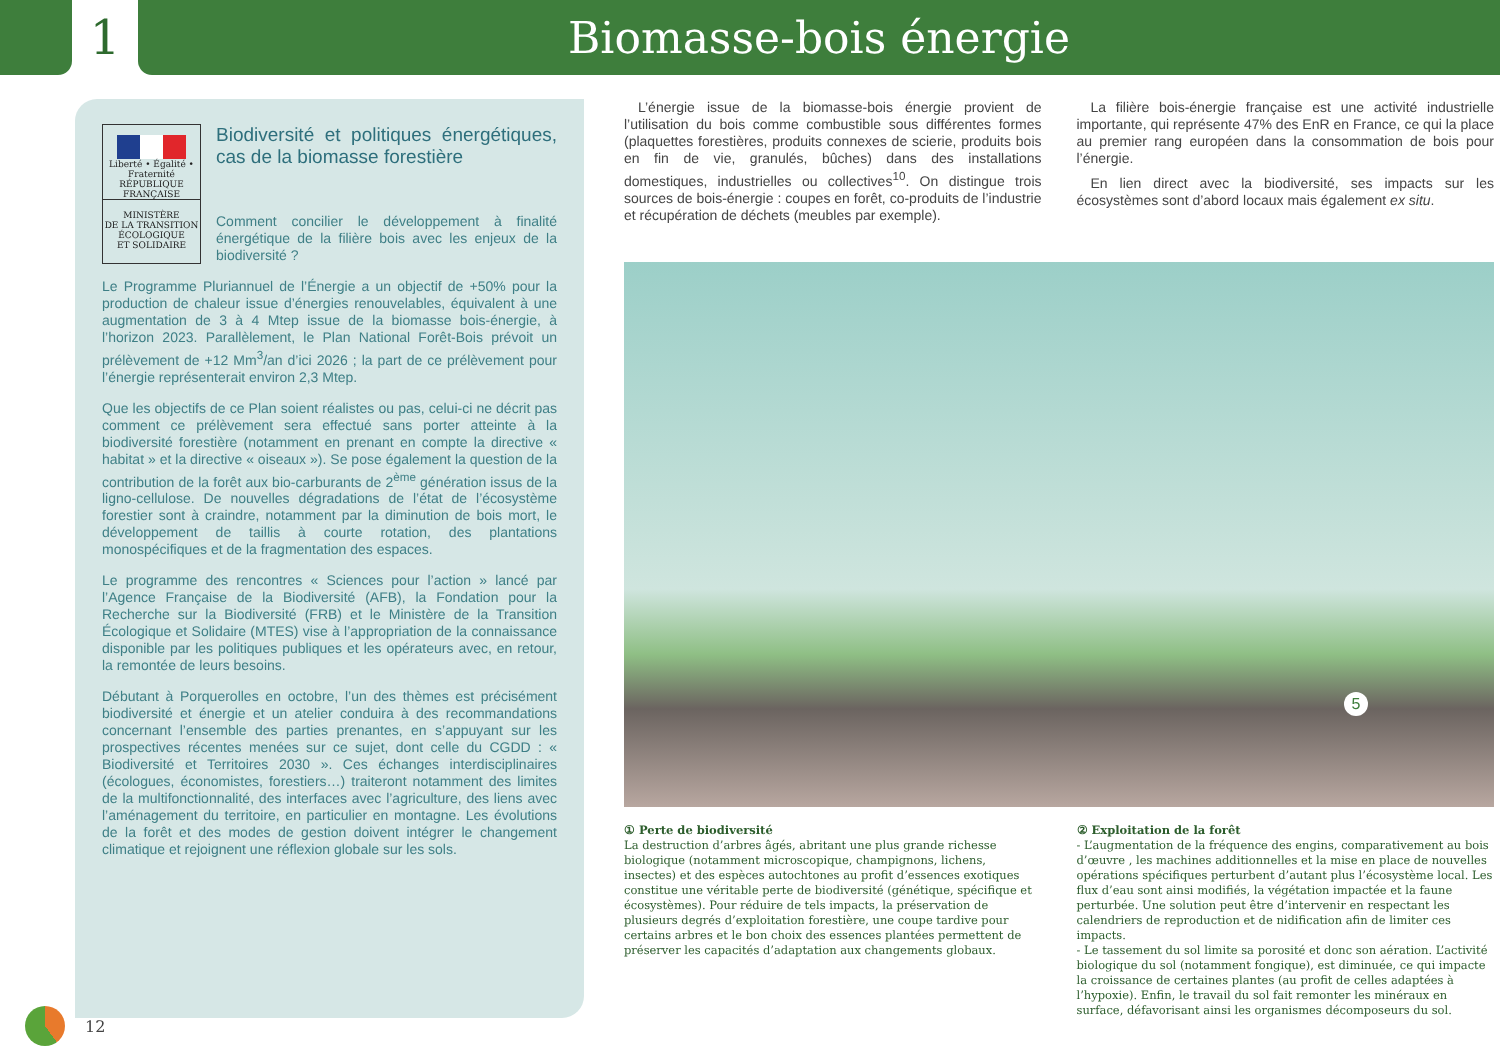1 Biomasse-bois énergie
Liberté • Égalité • Fraternité
RÉPUBLIQUE FRANÇAISE
MINISTÈRE
DE LA TRANSITION
ÉCOLOGIQUE
ET SOLIDAIRE
Biodiversité et politiques énergétiques, cas de la biomasse forestière
Comment concilier le développement à finalité énergétique de la filière bois avec les enjeux de la biodiversité ?
Le Programme Pluriannuel de l’Énergie a un objectif de +50% pour la production de chaleur issue d’énergies renouvelables, équivalent à une augmentation de 3 à 4 Mtep issue de la biomasse bois-énergie, à l’horizon 2023. Parallèlement, le Plan National Forêt-Bois prévoit un prélèvement de +12 Mm<sup>3</sup>/an d’ici 2026 ; la part de ce prélèvement pour l’énergie représenterait environ 2,3 Mtep.
Que les objectifs de ce Plan soient réalistes ou pas, celui-ci ne décrit pas comment ce prélèvement sera effectué sans porter atteinte à la biodiversité forestière (notamment en prenant en compte la directive « habitat » et la directive « oiseaux »). Se pose également la question de la contribution de la forêt aux bio-carburants de 2<sup>ème</sup> génération issus de la ligno-cellulose. De nouvelles dégradations de l’état de l’écosystème forestier sont à craindre, notamment par la diminution de bois mort, le développement de taillis à courte rotation, des plantations monospécifiques et de la fragmentation des espaces.
Le programme des rencontres « Sciences pour l’action » lancé par l’Agence Française de la Biodiversité (AFB), la Fondation pour la Recherche sur la Biodiversité (FRB) et le Ministère de la Transition Écologique et Solidaire (MTES) vise à l’appropriation de la connaissance disponible par les politiques publiques et les opérateurs avec, en retour, la remontée de leurs besoins.
Débutant à Porquerolles en octobre, l’un des thèmes est précisément biodiversité et énergie et un atelier conduira à des recommandations concernant l’ensemble des parties prenantes, en s’appuyant sur les prospectives récentes menées sur ce sujet, dont celle du CGDD : « Biodiversité et Territoires 2030 ». Ces échanges interdisciplinaires (écologues, économistes, forestiers…) traiteront notamment des limites de la multifonctionnalité, des interfaces avec l’agriculture, des liens avec l’aménagement du territoire, en particulier en montagne. Les évolutions de la forêt et des modes de gestion doivent intégrer le changement climatique et rejoignent une réflexion globale sur les sols.
L’énergie issue de la biomasse-bois énergie provient de l’utilisation du bois comme combustible sous différentes formes (plaquettes forestières, produits connexes de scierie, produits bois en fin de vie, granulés, bûches) dans des installations domestiques, industrielles ou collectives<sup>10</sup>. On distingue trois sources de bois-énergie : coupes en forêt, co-produits de l’industrie et récupération de déchets (meubles par exemple).
La filière bois-énergie française est une activité industrielle importante, qui représente 47% des EnR en France, ce qui la place au premier rang européen dans la consommation de bois pour l’énergie.
En lien direct avec la biodiversité, ses impacts sur les écosystèmes sont d’abord locaux mais également ex situ.
5
① Perte de biodiversité
La destruction d’arbres âgés, abritant une plus grande richesse biologique (notamment microscopique, champignons, lichens, insectes) et des espèces autochtones au profit d’essences exotiques constitue une véritable perte de biodiversité (génétique, spécifique et écosystèmes). Pour réduire de tels impacts, la préservation de plusieurs degrés d’exploitation forestière, une coupe tardive pour certains arbres et le bon choix des essences plantées permettent de préserver les capacités d’adaptation aux changements globaux.
② Exploitation de la forêt
- L’augmentation de la fréquence des engins, comparativement au bois d’œuvre , les machines additionnelles et la mise en place de nouvelles opérations spécifiques perturbent d’autant plus l’écosystème local. Les flux d’eau sont ainsi modifiés, la végétation impactée et la faune perturbée. Une solution peut être d’intervenir en respectant les calendriers de reproduction et de nidification afin de limiter ces impacts.
- Le tassement du sol limite sa porosité et donc son aération. L’activité biologique du sol (notamment fongique), est diminuée, ce qui impacte la croissance de certaines plantes (au profit de celles adaptées à l’hypoxie). Enfin, le travail du sol fait remonter les minéraux en surface, défavorisant ainsi les organismes décomposeurs du sol.
12